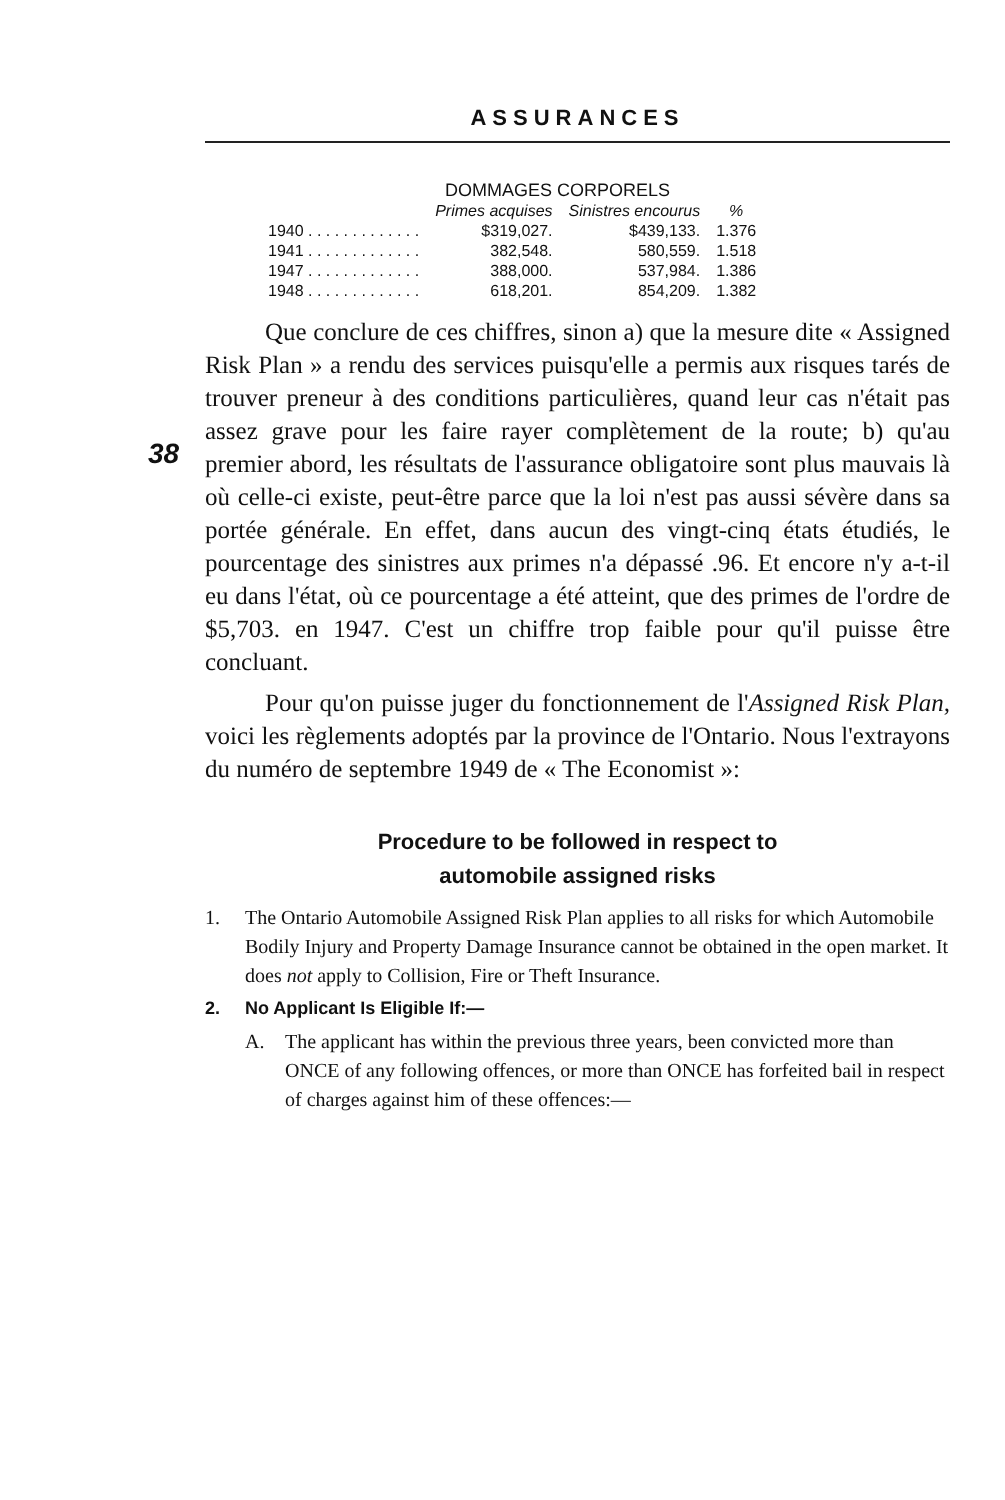ASSURANCES
38
DOMMAGES CORPORELS
| | Primes acquises | Sinistres encourus | % |
| --- | --- | --- | --- |
| 1940 . . . . . . . . . . . . . | $319,027. | $439,133. | 1.376 |
| 1941 . . . . . . . . . . . . . | 382,548. | 580,559. | 1.518 |
| 1947 . . . . . . . . . . . . . | 388,000. | 537,984. | 1.386 |
| 1948 . . . . . . . . . . . . . | 618,201. | 854,209. | 1.382 |
Que conclure de ces chiffres, sinon a) que la mesure dite « Assigned Risk Plan » a rendu des services puisqu'elle a permis aux risques tarés de trouver preneur à des conditions particulières, quand leur cas n'était pas assez grave pour les faire rayer complètement de la route; b) qu'au premier abord, les résultats de l'assurance obligatoire sont plus mauvais là où celle-ci existe, peut-être parce que la loi n'est pas aussi sévère dans sa portée générale. En effet, dans aucun des vingt-cinq états étudiés, le pourcentage des sinistres aux primes n'a dépassé .96. Et encore n'y a-t-il eu dans l'état, où ce pourcentage a été atteint, que des primes de l'ordre de $5,703. en 1947. C'est un chiffre trop faible pour qu'il puisse être concluant.
Pour qu'on puisse juger du fonctionnement de l'Assigned Risk Plan, voici les règlements adoptés par la province de l'Ontario. Nous l'extrayons du numéro de septembre 1949 de « The Economist »:
Procedure to be followed in respect to
automobile assigned risks
1. The Ontario Automobile Assigned Risk Plan applies to all risks for which Automobile Bodily Injury and Property Damage Insurance cannot be obtained in the open market. It does not apply to Collision, Fire or Theft Insurance.
2. No Applicant Is Eligible If:—
A. The applicant has within the previous three years, been convicted more than ONCE of any following offences, or more than ONCE has forfeited bail in respect of charges against him of these offences:—